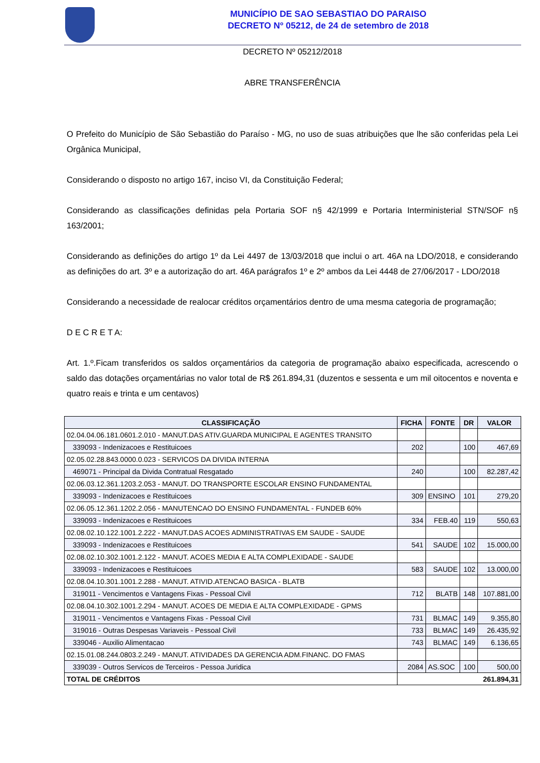MUNICÍPIO DE SAO SEBASTIAO DO PARAISO
DECRETO Nº 05212, de 24 de setembro de 2018
DECRETO Nº 05212/2018
ABRE TRANSFERÊNCIA
O Prefeito do Município de São Sebastião do Paraíso - MG, no uso de suas atribuições que lhe são conferidas pela Lei Orgânica Municipal,
Considerando o disposto no artigo 167, inciso VI, da Constituição Federal;
Considerando as classificações definidas pela Portaria SOF n§ 42/1999 e Portaria Interministerial STN/SOF n§ 163/2001;
Considerando as definições do artigo 1º da Lei 4497 de 13/03/2018 que inclui o art. 46A na LDO/2018, e considerando as definições do art. 3º e a autorização do art. 46A parágrafos 1º e 2º ambos da Lei 4448 de 27/06/2017 - LDO/2018
Considerando a necessidade de realocar créditos orçamentários dentro de uma mesma categoria de programação;
D E C R E T A:
Art. 1.º.Ficam transferidos os saldos orçamentários da categoria de programação abaixo especificada, acrescendo o saldo das dotações orçamentárias no valor total de R$ 261.894,31 (duzentos e sessenta e um mil oitocentos e noventa e quatro reais e trinta e um centavos)
| CLASSIFICAÇÃO | FICHA | FONTE | DR | VALOR |
| --- | --- | --- | --- | --- |
| 02.04.04.06.181.0601.2.010 - MANUT.DAS ATIV.GUARDA MUNICIPAL E AGENTES TRANSITO | | | | |
| 339093 - Indenizacoes e Restituicoes | 202 | | 100 | 467,69 |
| 02.05.02.28.843.0000.0.023 - SERVICOS DA DIVIDA INTERNA | | | | |
| 469071 - Principal da Divida Contratual Resgatado | 240 | | 100 | 82.287,42 |
| 02.06.03.12.361.1203.2.053 - MANUT. DO TRANSPORTE ESCOLAR ENSINO FUNDAMENTAL | | | | |
| 339093 - Indenizacoes e Restituicoes | 309 | ENSINO | 101 | 279,20 |
| 02.06.05.12.361.1202.2.056 - MANUTENCAO DO ENSINO FUNDAMENTAL - FUNDEB 60% | | | | |
| 339093 - Indenizacoes e Restituicoes | 334 | FEB.40 | 119 | 550,63 |
| 02.08.02.10.122.1001.2.222 - MANUT.DAS ACOES ADMINISTRATIVAS EM SAUDE - SAUDE | | | | |
| 339093 - Indenizacoes e Restituicoes | 541 | SAUDE | 102 | 15.000,00 |
| 02.08.02.10.302.1001.2.122 - MANUT. ACOES MEDIA E ALTA COMPLEXIDADE - SAUDE | | | | |
| 339093 - Indenizacoes e Restituicoes | 583 | SAUDE | 102 | 13.000,00 |
| 02.08.04.10.301.1001.2.288 - MANUT. ATIVID.ATENCAO BASICA - BLATB | | | | |
| 319011 - Vencimentos e Vantagens Fixas - Pessoal Civil | 712 | BLATB | 148 | 107.881,00 |
| 02.08.04.10.302.1001.2.294 - MANUT. ACOES DE MEDIA E ALTA COMPLEXIDADE - GPMS | | | | |
| 319011 - Vencimentos e Vantagens Fixas - Pessoal Civil | 731 | BLMAC | 149 | 9.355,80 |
| 319016 - Outras Despesas Variaveis - Pessoal Civil | 733 | BLMAC | 149 | 26.435,92 |
| 339046 - Auxilio Alimentacao | 743 | BLMAC | 149 | 6.136,65 |
| 02.15.01.08.244.0803.2.249 - MANUT. ATIVIDADES DA GERENCIA ADM.FINANC. DO FMAS | | | | |
| 339039 - Outros Servicos de Terceiros - Pessoa Juridica | 2084 | AS.SOC | 100 | 500,00 |
| TOTAL DE CRÉDITOS | 261.894,31 | | | |